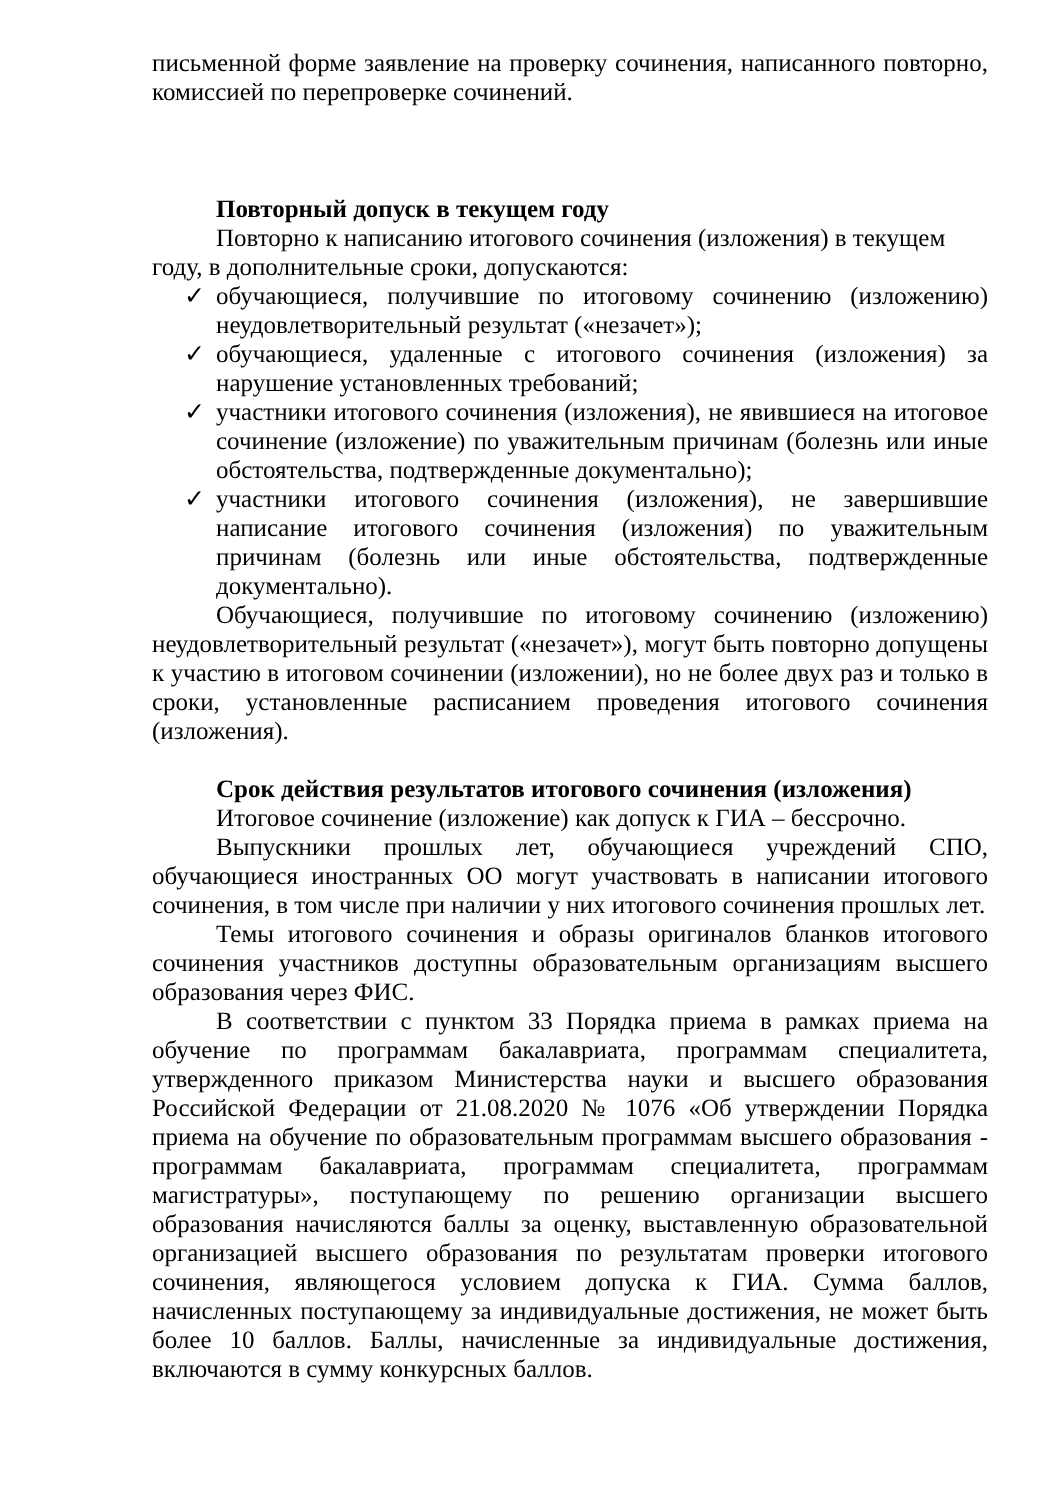письменной форме заявление на проверку сочинения, написанного повторно, комиссией по перепроверке сочинений.
Повторный допуск в текущем году
Повторно к написанию итогового сочинения (изложения) в текущем году, в дополнительные сроки, допускаются:
✓ обучающиеся, получившие по итоговому сочинению (изложению) неудовлетворительный результат («незачет»);
✓ обучающиеся, удаленные с итогового сочинения (изложения) за нарушение установленных требований;
✓ участники итогового сочинения (изложения), не явившиеся на итоговое сочинение (изложение) по уважительным причинам (болезнь или иные обстоятельства, подтвержденные документально);
✓ участники итогового сочинения (изложения), не завершившие написание итогового сочинения (изложения) по уважительным причинам (болезнь или иные обстоятельства, подтвержденные документально).
Обучающиеся, получившие по итоговому сочинению (изложению) неудовлетворительный результат («незачет»), могут быть повторно допущены к участию в итоговом сочинении (изложении), но не более двух раз и только в сроки, установленные расписанием проведения итогового сочинения (изложения).
Срок действия результатов итогового сочинения (изложения)
Итоговое сочинение (изложение) как допуск к ГИА – бессрочно.
Выпускники прошлых лет, обучающиеся учреждений СПО, обучающиеся иностранных ОО могут участвовать в написании итогового сочинения, в том числе при наличии у них итогового сочинения прошлых лет.
Темы итогового сочинения и образы оригиналов бланков итогового сочинения участников доступны образовательным организациям высшего образования через ФИС.
В соответствии с пунктом 33 Порядка приема в рамках приема на обучение по программам бакалавриата, программам специалитета, утвержденного приказом Министерства науки и высшего образования Российской Федерации от 21.08.2020 № 1076 «Об утверждении Порядка приема на обучение по образовательным программам высшего образования - программам бакалавриата, программам специалитета, программам магистратуры», поступающему по решению организации высшего образования начисляются баллы за оценку, выставленную образовательной организацией высшего образования по результатам проверки итогового сочинения, являющегося условием допуска к ГИА. Сумма баллов, начисленных поступающему за индивидуальные достижения, не может быть более 10 баллов. Баллы, начисленные за индивидуальные достижения, включаются в сумму конкурсных баллов.